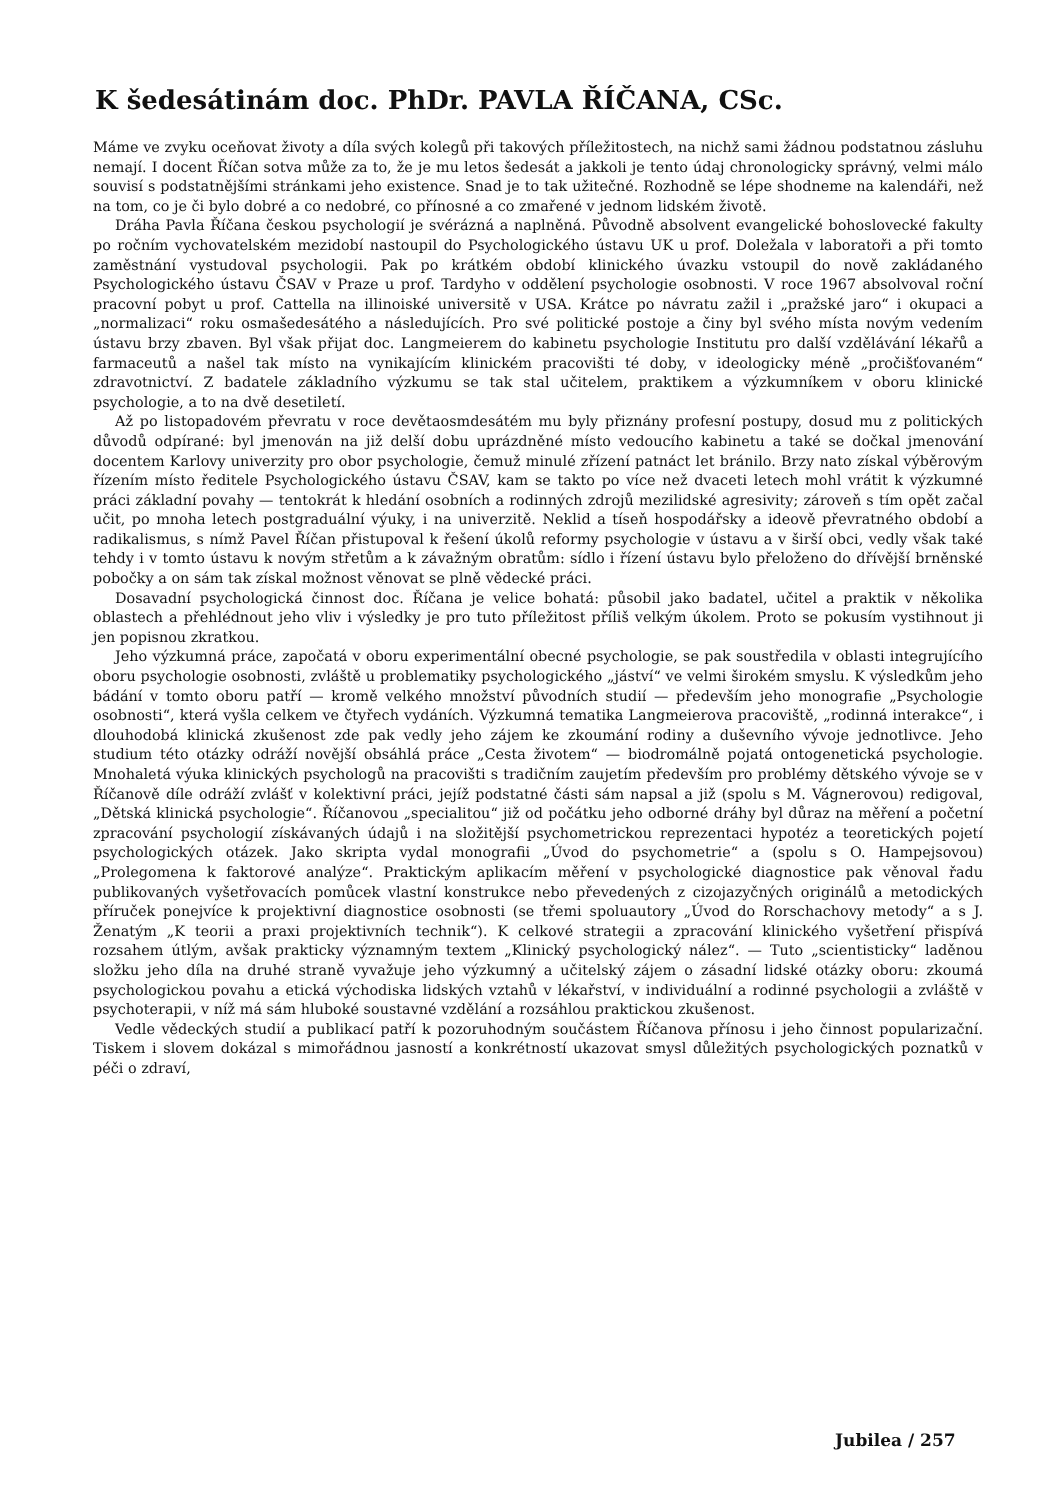K šedesátinám doc. PhDr. PAVLA ŘÍČANA, CSc.
Máme ve zvyku oceňovat životy a díla svých kolegů při takových příležitostech, na nichž sami žádnou podstatnou zásluhu nemají. I docent Říčan sotva může za to, že je mu letos šedesát a jakkoli je tento údaj chronologicky správný, velmi málo souvisí s podstatnějšími stránkami jeho existence. Snad je to tak užitečné. Rozhodně se lépe shodneme na kalendáři, než na tom, co je či bylo dobré a co nedobré, co přínosné a co zmařené v jednom lidském životě.
Dráha Pavla Říčana českou psychologií je svérázná a naplněná. Původně absolvent evangelické bohoslovecké fakulty po ročním vychovatelském mezidobí nastoupil do Psychologického ústavu UK u prof. Doležala v laboratoři a při tomto zaměstnání vystudoval psychologii. Pak po krátkém období klinického úvazku vstoupil do nově zakládaného Psychologického ústavu ČSAV v Praze u prof. Tardyho v oddělení psychologie osobnosti. V roce 1967 absolvoval roční pracovní pobyt u prof. Cattella na illinoiské universitě v USA. Krátce po návratu zažil i „pražské jaro“ i okupaci a „normalizaci“ roku osmašedesátého a následujících. Pro své politické postoje a činy byl svého místa novým vedením ústavu brzy zbaven. Byl však přijat doc. Langmeierem do kabinetu psychologie Institutu pro další vzdělávání lékařů a farmaceutů a našel tak místo na vynikajícím klinickém pracovišti té doby, v ideologicky méně „pročišťovaném“ zdravotnictví. Z badatele základního výzkumu se tak stal učitelem, praktikem a výzkumníkem v oboru klinické psychologie, a to na dvě desetiletí.
Až po listopadovém převratu v roce devětaosmdesátém mu byly přiznány profesní postupy, dosud mu z politických důvodů odpírané: byl jmenován na již delší dobu uprázdněné místo vedoucího kabinetu a také se dočkal jmenování docentem Karlovy univerzity pro obor psychologie, čemuž minulé zřízení patnáct let bránilo. Brzy nato získal výběrovým řízením místo ředitele Psychologického ústavu ČSAV, kam se takto po více než dvaceti letech mohl vrátit k výzkumné práci základní povahy — tentokrát k hledání osobních a rodinných zdrojů mezilidské agresivity; zároveň s tím opět začal učit, po mnoha letech postgraduální výuky, i na univerzitě. Neklid a tíseň hospodářsky a ideově převratného období a radikalismus, s nímž Pavel Říčan přistupoval k řešení úkolů reformy psychologie v ústavu a v širší obci, vedly však také tehdy i v tomto ústavu k novým střetům a k závažným obratům: sídlo i řízení ústavu bylo přeloženo do dřívější brněnské pobočky a on sám tak získal možnost věnovat se plně vědecké práci.
Dosavadní psychologická činnost doc. Říčana je velice bohatá: působil jako badatel, učitel a praktik v několika oblastech a přehlédnout jeho vliv i výsledky je pro tuto příležitost příliš velkým úkolem. Proto se pokusím vystihnout ji jen popisnou zkratkou.
Jeho výzkumná práce, započatá v oboru experimentální obecné psychologie, se pak soustředila v oblasti integrujícího oboru psychologie osobnosti, zvláště u problematiky psychologického „jáství“ ve velmi širokém smyslu. K výsledkům jeho bádání v tomto oboru patří — kromě velkého množství původních studií — především jeho monografie „Psychologie osobnosti“, která vyšla celkem ve čtyřech vydáních. Výzkumná tematika Langmeierova pracoviště, „rodinná interakce“, i dlouhodobá klinická zkušenost zde pak vedly jeho zájem ke zkoumání rodiny a duševního vývoje jednotlivce. Jeho studium této otázky odráží novější obsáhlá práce „Cesta životem“ — biodromálně pojatá ontogenetická psychologie. Mnohaletá výuka klinických psychologů na pracovišti s tradičním zaujetím především pro problémy dětského vývoje se v Říčanově díle odráží zvlášť v kolektivní práci, jejíž podstatné části sám napsal a již (spolu s M. Vágnerovou) redigoval, „Dětská klinická psychologie“. Říčanovou „specialitou“ již od počátku jeho odborné dráhy byl důraz na měření a početní zpracování psychologií získávaných údajů i na složitější psychometrickou reprezentaci hypotéz a teoretických pojetí psychologických otázek. Jako skripta vydal monografii „Úvod do psychometrie“ a (spolu s O. Hampejsovou) „Prolegomena k faktorové analýze“. Praktickým aplikacím měření v psychologické diagnostice pak věnoval řadu publikovaných vyšetřovacích pomůcek vlastní konstrukce nebo převedených z cizojazyčných originálů a metodických příruček ponejvíce k projektivní diagnostice osobnosti (se třemi spoluautory „Úvod do Rorschachovy metody“ a s J. Ženatým „K teorii a praxi projektivních technik“). K celkové strategii a zpracování klinického vyšetření přispívá rozsahem útlým, avšak prakticky významným textem „Klinický psychologický nález“. — Tuto „scientisticky“ laděnou složku jeho díla na druhé straně vyvažuje jeho výzkumný a učitelský zájem o zásadní lidské otázky oboru: zkoumá psychologickou povahu a etická východiska lidských vztahů v lékařství, v individuální a rodinné psychologii a zvláště v psychoterapii, v níž má sám hluboké soustavné vzdělání a rozsáhlou praktickou zkušenost.
Vedle vědeckých studií a publikací patří k pozoruhodným součástem Říčanova přínosu i jeho činnost popularizační. Tiskem i slovem dokázal s mimořádnou jasností a konkrétností ukazovat smysl důležitých psychologických poznatků v péči o zdraví,
Jubilea / 257